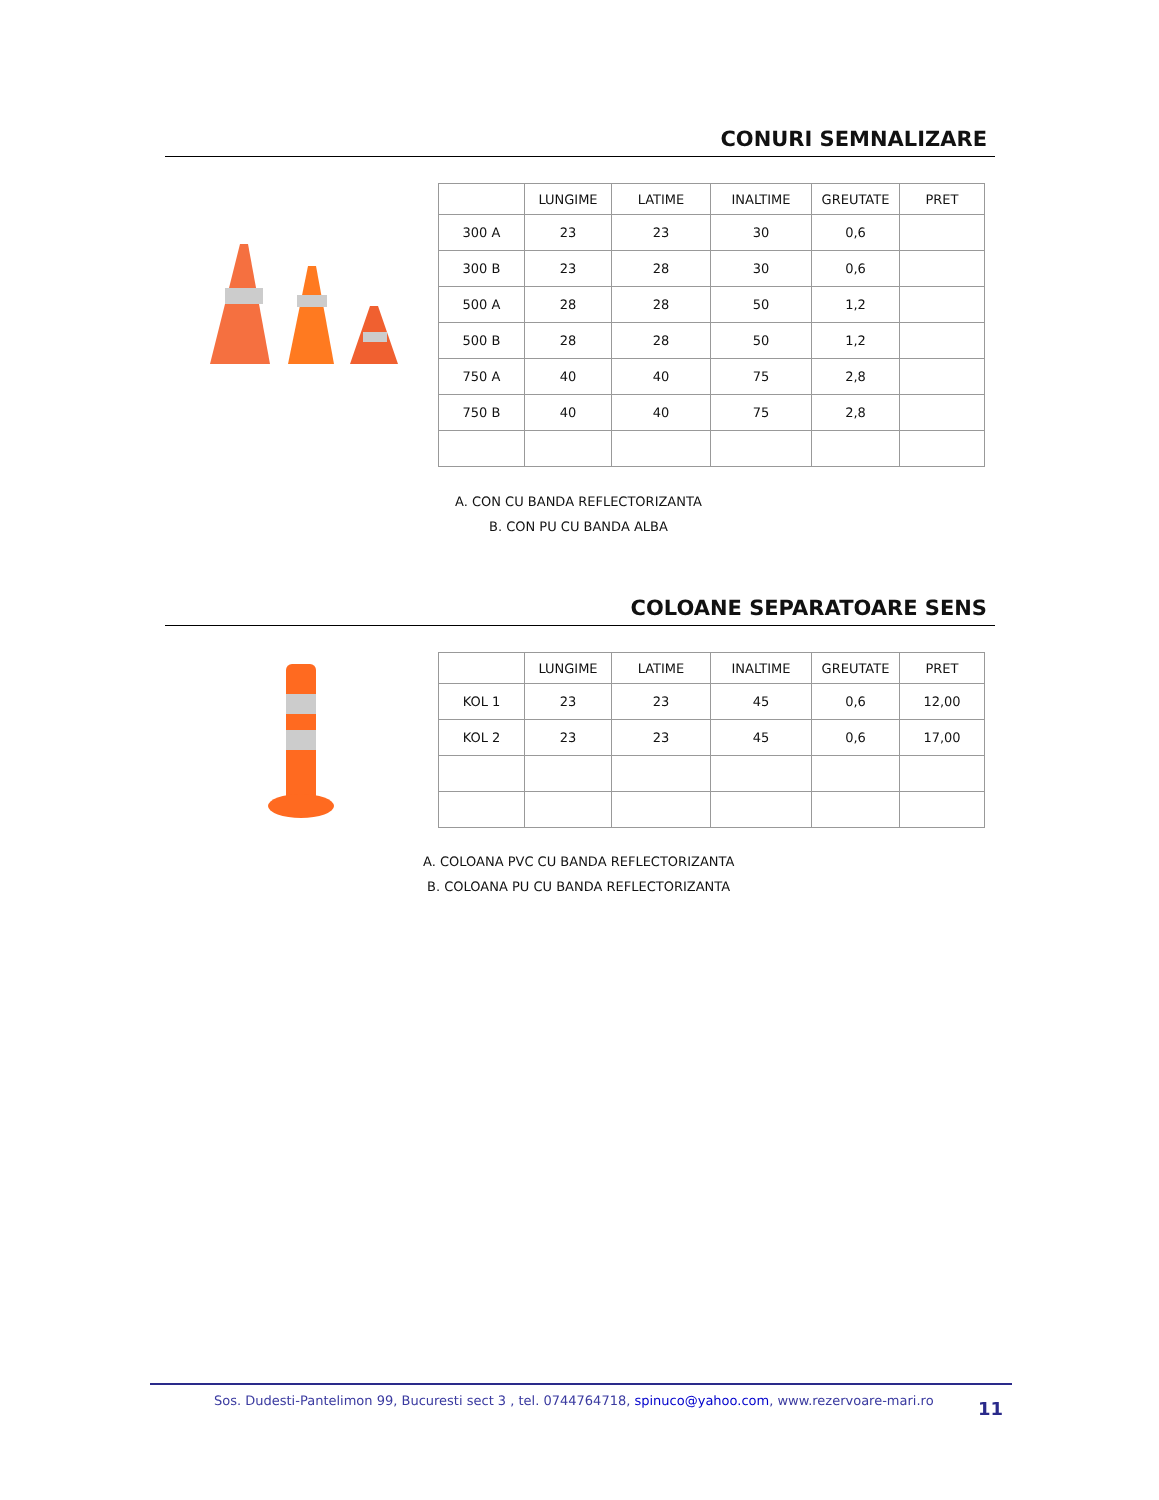CONURI SEMNALIZARE
| | LUNGIME | LATIME | INALTIME | GREUTATE | PRET |
| --- | --- | --- | --- | --- | --- |
| 300 A | 23 | 23 | 30 | 0,6 | |
| 300 B | 23 | 28 | 30 | 0,6 | |
| 500 A | 28 | 28 | 50 | 1,2 | |
| 500 B | 28 | 28 | 50 | 1,2 | |
| 750 A | 40 | 40 | 75 | 2,8 | |
| 750 B | 40 | 40 | 75 | 2,8 | |
A. CON CU BANDA REFLECTORIZANTA
B. CON PU CU BANDA ALBA
COLOANE SEPARATOARE SENS
| | LUNGIME | LATIME | INALTIME | GREUTATE | PRET |
| --- | --- | --- | --- | --- | --- |
| KOL 1 | 23 | 23 | 45 | 0,6 | 12,00 |
| KOL 2 | 23 | 23 | 45 | 0,6 | 17,00 |
A. COLOANA PVC CU BANDA REFLECTORIZANTA
B. COLOANA PU CU BANDA REFLECTORIZANTA
Sos. Dudesti-Pantelimon 99, Bucuresti sect 3 , tel. 0744764718, spinuco@yahoo.com, www.rezervoare-mari.ro
11